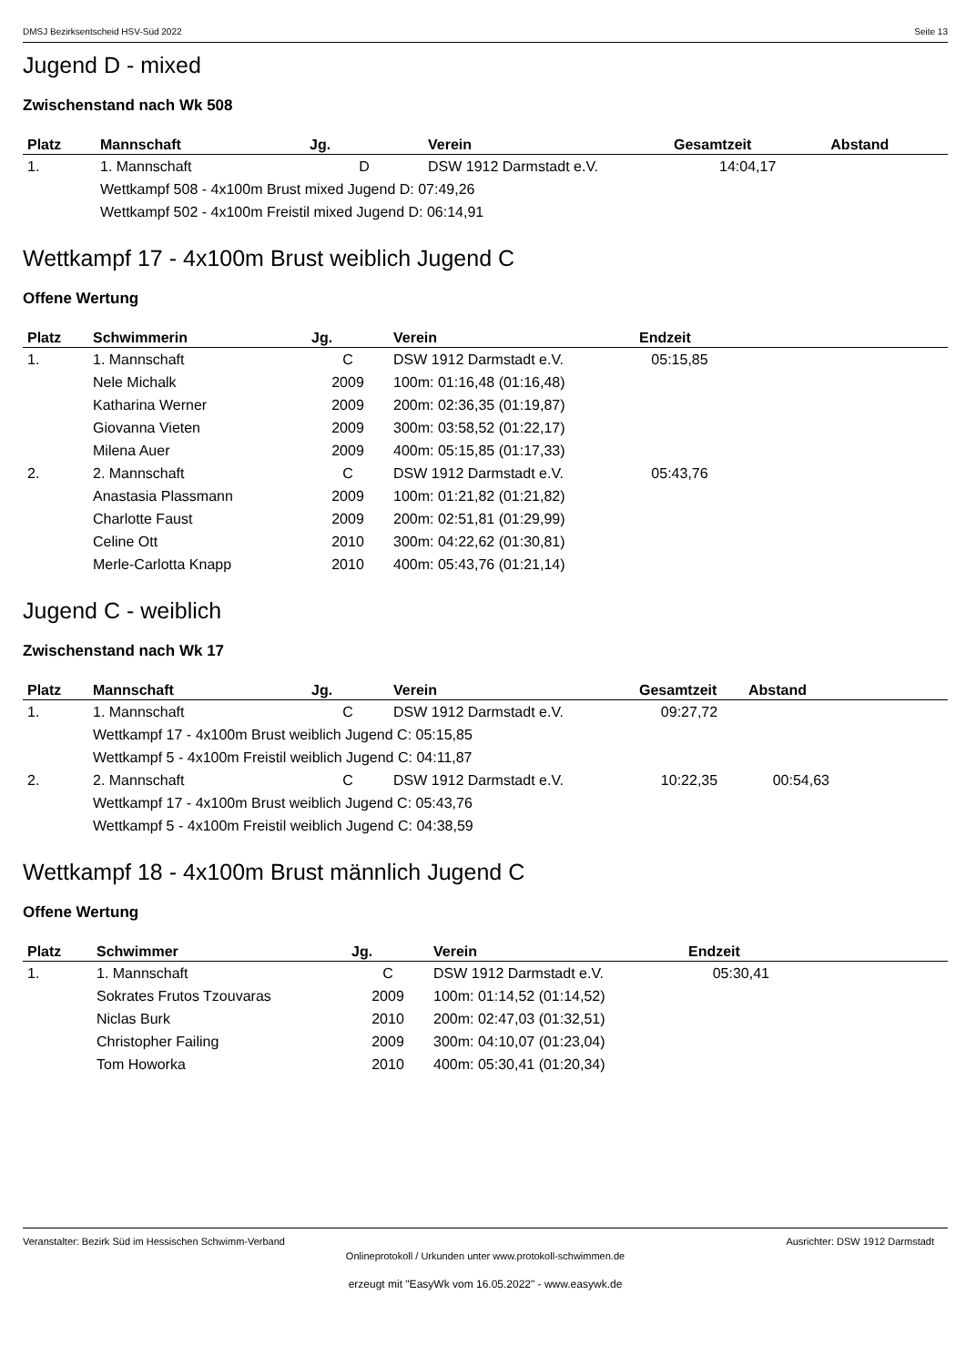DMSJ Bezirksentscheid HSV-Süd 2022 Seite 13
Jugend D - mixed
Zwischenstand nach Wk 508
| Platz | Mannschaft | Jg. | Verein | Gesamtzeit | Abstand |
| --- | --- | --- | --- | --- | --- |
| 1. | 1. Mannschaft | D | DSW 1912 Darmstadt e.V. | 14:04,17 | |
| | Wettkampf 508 - 4x100m Brust mixed Jugend D: 07:49,26 | | | | |
| | Wettkampf 502 - 4x100m Freistil mixed Jugend D: 06:14,91 | | | | |
Wettkampf 17 - 4x100m Brust weiblich Jugend C
Offene Wertung
| Platz | Schwimmerin | Jg. | Verein | Endzeit |
| --- | --- | --- | --- | --- |
| 1. | 1. Mannschaft | C | DSW 1912 Darmstadt e.V. | 05:15,85 |
| | Nele Michalk | 2009 | 100m: 01:16,48 (01:16,48) | |
| | Katharina Werner | 2009 | 200m: 02:36,35 (01:19,87) | |
| | Giovanna Vieten | 2009 | 300m: 03:58,52 (01:22,17) | |
| | Milena Auer | 2009 | 400m: 05:15,85 (01:17,33) | |
| 2. | 2. Mannschaft | C | DSW 1912 Darmstadt e.V. | 05:43,76 |
| | Anastasia Plassmann | 2009 | 100m: 01:21,82 (01:21,82) | |
| | Charlotte Faust | 2009 | 200m: 02:51,81 (01:29,99) | |
| | Celine Ott | 2010 | 300m: 04:22,62 (01:30,81) | |
| | Merle-Carlotta Knapp | 2010 | 400m: 05:43,76 (01:21,14) | |
Jugend C - weiblich
Zwischenstand nach Wk 17
| Platz | Mannschaft | Jg. | Verein | Gesamtzeit | Abstand |
| --- | --- | --- | --- | --- | --- |
| 1. | 1. Mannschaft | C | DSW 1912 Darmstadt e.V. | 09:27,72 | |
| | Wettkampf 17 - 4x100m Brust weiblich Jugend C: 05:15,85 | | | | |
| | Wettkampf 5 - 4x100m Freistil weiblich Jugend C: 04:11,87 | | | | |
| 2. | 2. Mannschaft | C | DSW 1912 Darmstadt e.V. | 10:22,35 | 00:54,63 |
| | Wettkampf 17 - 4x100m Brust weiblich Jugend C: 05:43,76 | | | | |
| | Wettkampf 5 - 4x100m Freistil weiblich Jugend C: 04:38,59 | | | | |
Wettkampf 18 - 4x100m Brust männlich Jugend C
Offene Wertung
| Platz | Schwimmer | Jg. | Verein | Endzeit |
| --- | --- | --- | --- | --- |
| 1. | 1. Mannschaft | C | DSW 1912 Darmstadt e.V. | 05:30,41 |
| | Sokrates Frutos Tzouvaras | 2009 | 100m: 01:14,52 (01:14,52) | |
| | Niclas Burk | 2010 | 200m: 02:47,03 (01:32,51) | |
| | Christopher Failing | 2009 | 300m: 04:10,07 (01:23,04) | |
| | Tom Howorka | 2010 | 400m: 05:30,41 (01:20,34) | |
Veranstalter: Bezirk Süd im Hessischen Schwimm-Verband Ausrichter: DSW 1912 Darmstadt
Onlineprotokoll / Urkunden unter www.protokoll-schwimmen.de
erzeugt mit "EasyWk vom 16.05.2022" - www.easywk.de